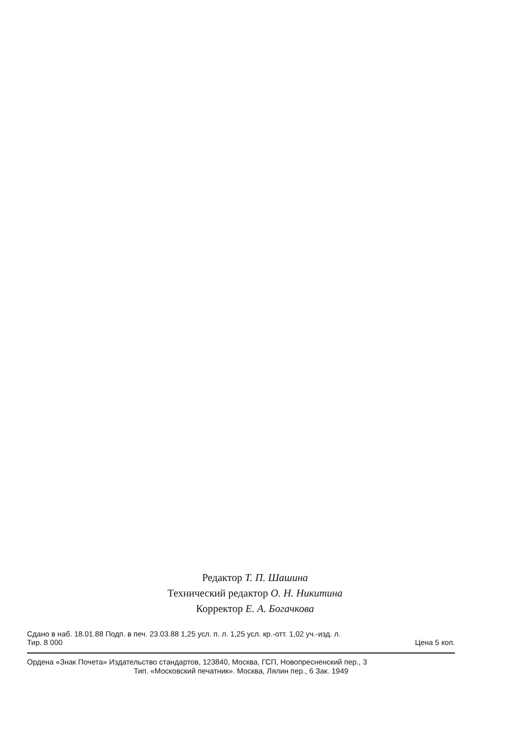Редактор Т. П. Шашина
Технический редактор О. Н. Никитина
Корректор Е. А. Богачкова
Сдано в наб. 18.01.88 Подп. в печ. 23.03.88 1,25 усл. п. л. 1,25 усл. кр.-отт. 1,02 уч.-изд. л.
Тир. 8 000 Цена 5 коп.
Ордена «Знак Почета» Издательство стандартов, 123840, Москва, ГСП, Новопресненский пер., 3
Тип. «Московский печатник». Москва, Лялин пер., 6 Зак. 1949